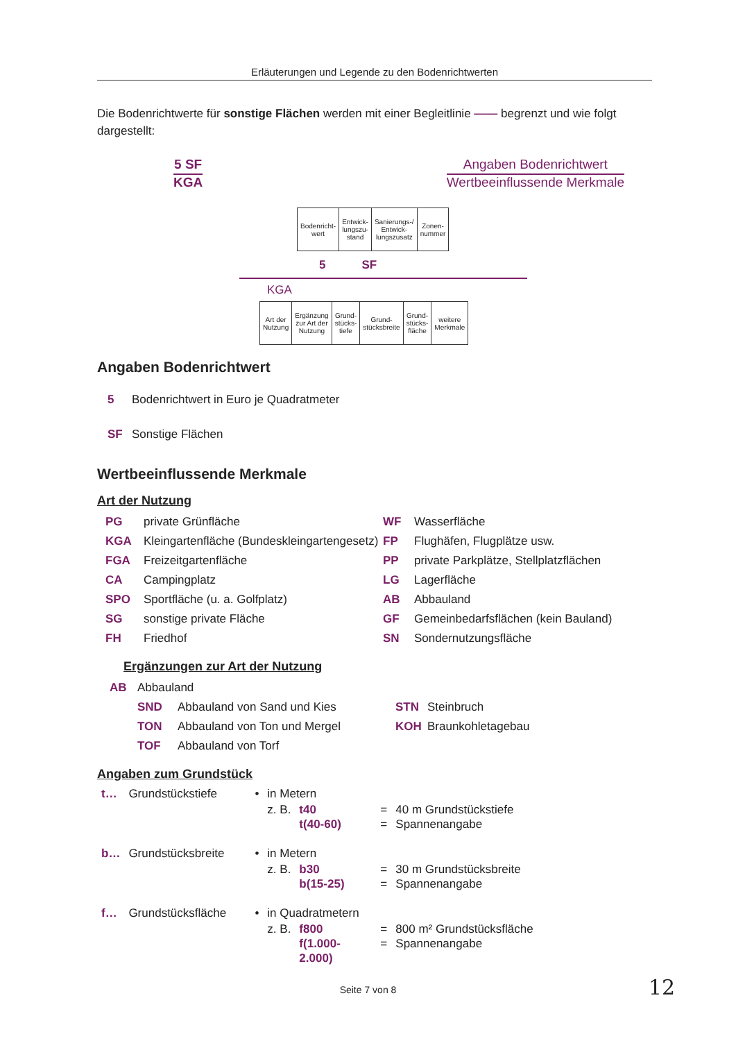Erläuterungen und Legende zu den Bodenrichtwerten
Die Bodenrichtwerte für sonstige Flächen werden mit einer Begleitlinie —— begrenzt und wie folgt dargestellt:
5 SF
KGA
Angaben Bodenrichtwert
Wertbeeinflussende Merkmale
| Bodenricht- wert | Entwick- lungszu- stand | Sanierungs-/ Entwick- lungszusatz | Zonen- nummer |
5 SF
KGA
| Art der Nutzung | Ergänzung zur Art der Nutzung | Grund- stücks- tiefe | Grund- stücksbreite | Grund- stücks- fläche | weitere Merkmale |
Angaben Bodenrichtwert
5 Bodenrichtwert in Euro je Quadratmeter
SF Sonstige Flächen
Wertbeeinflussende Merkmale
Art der Nutzung
PG private Grünfläche
KGA Kleingartenfläche (Bundeskleingartengesetz)
FGA Freizeitgartenfläche
CA Campingplatz
SPO Sportfläche (u. a. Golfplatz)
SG sonstige private Fläche
FH Friedhof
WF Wasserfläche
FP Flughäfen, Flugplätze usw.
PP private Parkplätze, Stellplatzflächen
LG Lagerfläche
AB Abbauland
GF Gemeinbedarfsflächen (kein Bauland)
SN Sondernutzungsfläche
Ergänzungen zur Art der Nutzung
AB Abbauland
SND Abbauland von Sand und Kies
TON Abbauland von Ton und Mergel
TOF Abbauland von Torf
STN Steinbruch
KOH Braunkohletagebau
Angaben zum Grundstück
| t… | Grundstückstiefe | • | in Metern | | | |
| | | | z. B. | t40 t(40-60) | = = | 40 m Grundstückstiefe Spannenangabe |
| b… | Grundstücksbreite | • | in Metern | | | |
| | | | z. B. | b30 b(15-25) | = = | 30 m Grundstücksbreite Spannenangabe |
| f… | Grundstücksfläche | • | in Quadratmetern | | | |
| | | | z. B. | f800 f(1.000-2.000) | = = | 800 m² Grundstücksfläche Spannenangabe |
Seite 7 von 8 12